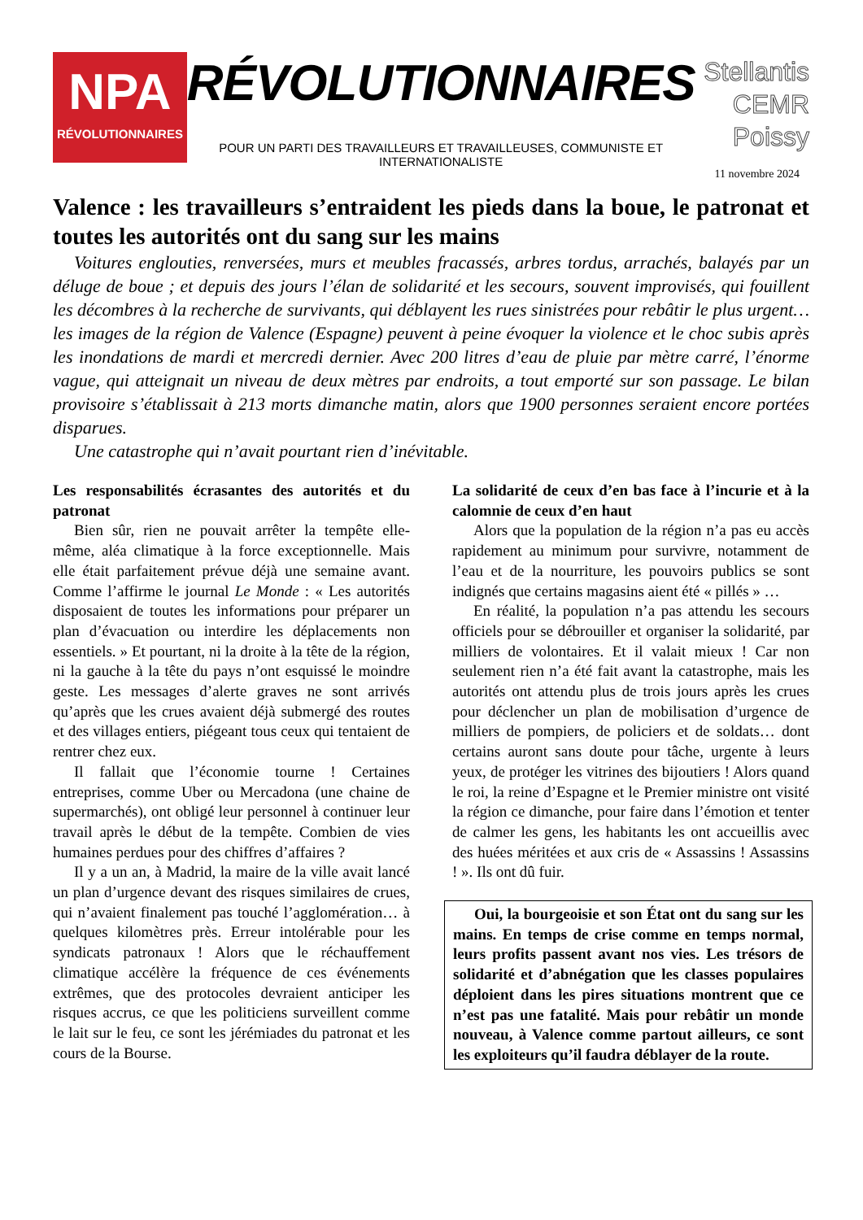NPA
RÉVOLUTIONNAIRES
RÉVOLUTIONNAIRES
POUR UN PARTI DES TRAVAILLEURS ET TRAVAILLEUSES, COMMUNISTE ET INTERNATIONALISTE
Stellantis
CEMR
Poissy
11 novembre 2024
Valence : les travailleurs s’entraident les pieds dans la boue, le patronat et toutes les autorités ont du sang sur les mains
Voitures englouties, renversées, murs et meubles fracassés, arbres tordus, arrachés, balayés par un déluge de boue ; et depuis des jours l’élan de solidarité et les secours, souvent improvisés, qui fouillent les décombres à la recherche de survivants, qui déblayent les rues sinistrées pour rebâtir le plus urgent… les images de la région de Valence (Espagne) peuvent à peine évoquer la violence et le choc subis après les inondations de mardi et mercredi dernier. Avec 200 litres d’eau de pluie par mètre carré, l’énorme vague, qui atteignait un niveau de deux mètres par endroits, a tout emporté sur son passage. Le bilan provisoire s’établissait à 213 morts dimanche matin, alors que 1900 personnes seraient encore portées disparues.
Une catastrophe qui n’avait pourtant rien d’inévitable.
Les responsabilités écrasantes des autorités et du patronat
Bien sûr, rien ne pouvait arrêter la tempête elle-même, aléa climatique à la force exceptionnelle. Mais elle était parfaitement prévue déjà une semaine avant. Comme l’affirme le journal Le Monde : « Les autorités disposaient de toutes les informations pour préparer un plan d’évacuation ou interdire les déplacements non essentiels. » Et pourtant, ni la droite à la tête de la région, ni la gauche à la tête du pays n’ont esquissé le moindre geste. Les messages d’alerte graves ne sont arrivés qu’après que les crues avaient déjà submergé des routes et des villages entiers, piégeant tous ceux qui tentaient de rentrer chez eux.
Il fallait que l’économie tourne ! Certaines entreprises, comme Uber ou Mercadona (une chaine de supermarchés), ont obligé leur personnel à continuer leur travail après le début de la tempête. Combien de vies humaines perdues pour des chiffres d’affaires ?
Il y a un an, à Madrid, la maire de la ville avait lancé un plan d’urgence devant des risques similaires de crues, qui n’avaient finalement pas touché l’agglomération… à quelques kilomètres près. Erreur intolérable pour les syndicats patronaux ! Alors que le réchauffement climatique accélère la fréquence de ces événements extrêmes, que des protocoles devraient anticiper les risques accrus, ce que les politiciens surveillent comme le lait sur le feu, ce sont les jérémiades du patronat et les cours de la Bourse.
La solidarité de ceux d’en bas face à l’incurie et à la calomnie de ceux d’en haut
Alors que la population de la région n’a pas eu accès rapidement au minimum pour survivre, notamment de l’eau et de la nourriture, les pouvoirs publics se sont indignés que certains magasins aient été « pillés » …
En réalité, la population n’a pas attendu les secours officiels pour se débrouiller et organiser la solidarité, par milliers de volontaires. Et il valait mieux ! Car non seulement rien n’a été fait avant la catastrophe, mais les autorités ont attendu plus de trois jours après les crues pour déclencher un plan de mobilisation d’urgence de milliers de pompiers, de policiers et de soldats… dont certains auront sans doute pour tâche, urgente à leurs yeux, de protéger les vitrines des bijoutiers ! Alors quand le roi, la reine d’Espagne et le Premier ministre ont visité la région ce dimanche, pour faire dans l’émotion et tenter de calmer les gens, les habitants les ont accueillis avec des huées méritées et aux cris de « Assassins ! Assassins ! ». Ils ont dû fuir.
Oui, la bourgeoisie et son État ont du sang sur les mains. En temps de crise comme en temps normal, leurs profits passent avant nos vies. Les trésors de solidarité et d’abnégation que les classes populaires déploient dans les pires situations montrent que ce n’est pas une fatalité. Mais pour rebâtir un monde nouveau, à Valence comme partout ailleurs, ce sont les exploiteurs qu’il faudra déblayer de la route.